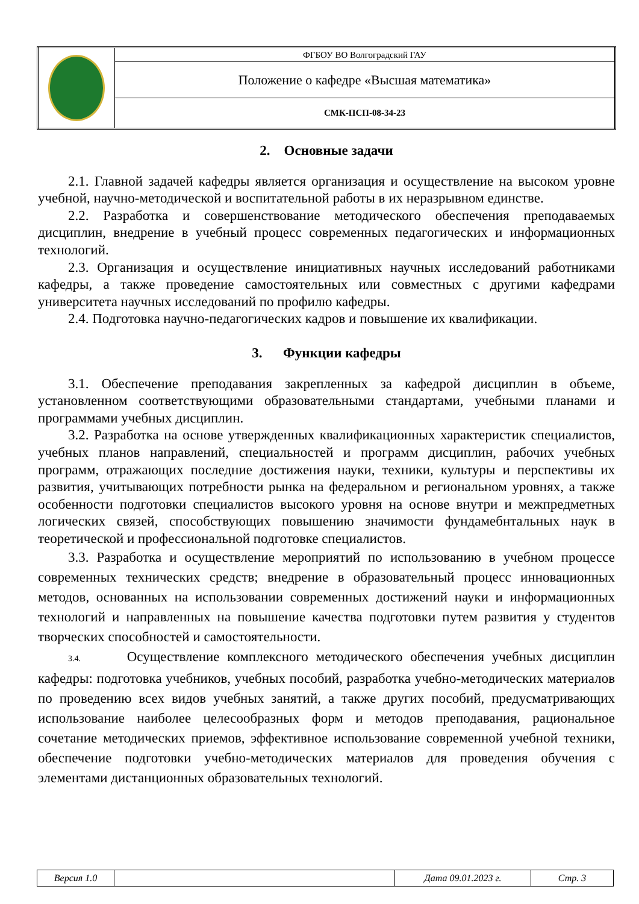| | ФГБОУ ВО Волгоградский ГАУ |
| | Положение о кафедре «Высшая математика» |
| | СМК-ПСП-08-34-23 |
2. Основные задачи
2.1. Главной задачей кафедры является организация и осуществление на высоком уровне учебной, научно-методической и воспитательной работы в их неразрывном единстве.
2.2. Разработка и совершенствование методического обеспечения преподаваемых дисциплин, внедрение в учебный процесс современных педагогических и информационных технологий.
2.3. Организация и осуществление инициативных научных исследований работниками кафедры, а также проведение самостоятельных или совместных с другими кафедрами университета научных исследований по профилю кафедры.
2.4. Подготовка научно-педагогических кадров и повышение их квалификации.
3. Функции кафедры
3.1. Обеспечение преподавания закрепленных за кафедрой дисциплин в объеме, установленном соответствующими образовательными стандартами, учебными планами и программами учебных дисциплин.
3.2. Разработка на основе утвержденных квалификационных характеристик специалистов, учебных планов направлений, специальностей и программ дисциплин, рабочих учебных программ, отражающих последние достижения науки, техники, культуры и перспективы их развития, учитывающих потребности рынка на федеральном и региональном уровнях, а также особенности подготовки специалистов высокого уровня на основе внутри и межпредметных логических связей, способствующих повышению значимости фундамебнтальных наук в теоретической и профессиональной подготовке специалистов.
3.3. Разработка и осуществление мероприятий по использованию в учебном процессе современных технических средств; внедрение в образовательный процесс инновационных методов, основанных на использовании современных достижений науки и информационных технологий и направленных на повышение качества подготовки путем развития у студентов творческих способностей и самостоятельности.
3.4. Осуществление комплексного методического обеспечения учебных дисциплин кафедры: подготовка учебников, учебных пособий, разработка учебно-методических материалов по проведению всех видов учебных занятий, а также других пособий, предусматривающих использование наиболее целесообразных форм и методов преподавания, рациональное сочетание методических приемов, эффективное использование современной учебной техники, обеспечение подготовки учебно-методических материалов для проведения обучения с элементами дистанционных образовательных технологий.
| Версия 1.0 | | Дата 09.01.2023 г. | Стр. 3 |